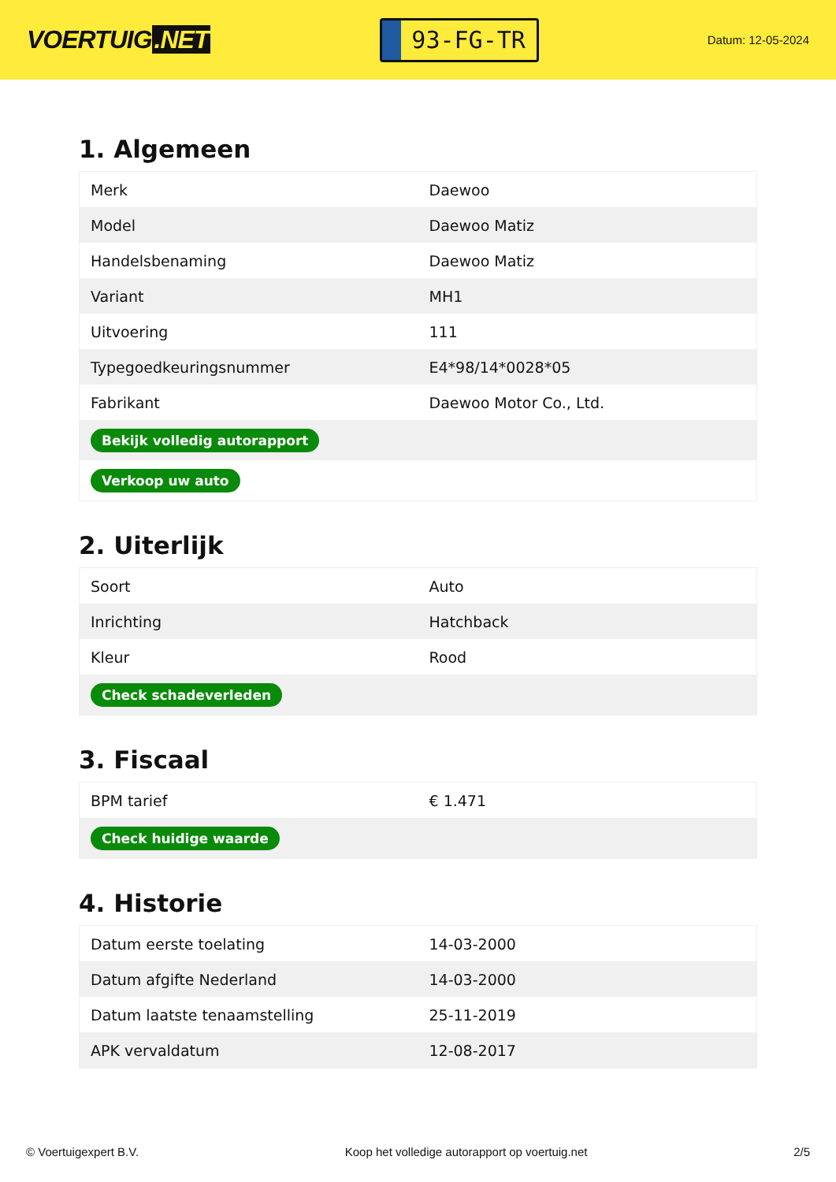VOERTUIG.NET
93-FG-TR
Datum: 12-05-2024
1. Algemeen
| Merk | Daewoo |
| Model | Daewoo Matiz |
| Handelsbenaming | Daewoo Matiz |
| Variant | MH1 |
| Uitvoering | 111 |
| Typegoedkeuringsnummer | E4*98/14*0028*05 |
| Fabrikant | Daewoo Motor Co., Ltd. |
| Bekijk volledig autorapport | |
| Verkoop uw auto | |
2. Uiterlijk
| Soort | Auto |
| Inrichting | Hatchback |
| Kleur | Rood |
| Check schadeverleden | |
3. Fiscaal
| BPM tarief | € 1.471 |
| Check huidige waarde | |
4. Historie
| Datum eerste toelating | 14-03-2000 |
| Datum afgifte Nederland | 14-03-2000 |
| Datum laatste tenaamstelling | 25-11-2019 |
| APK vervaldatum | 12-08-2017 |
© Voertuigexpert B.V. Koop het volledige autorapport op voertuig.net 2/5